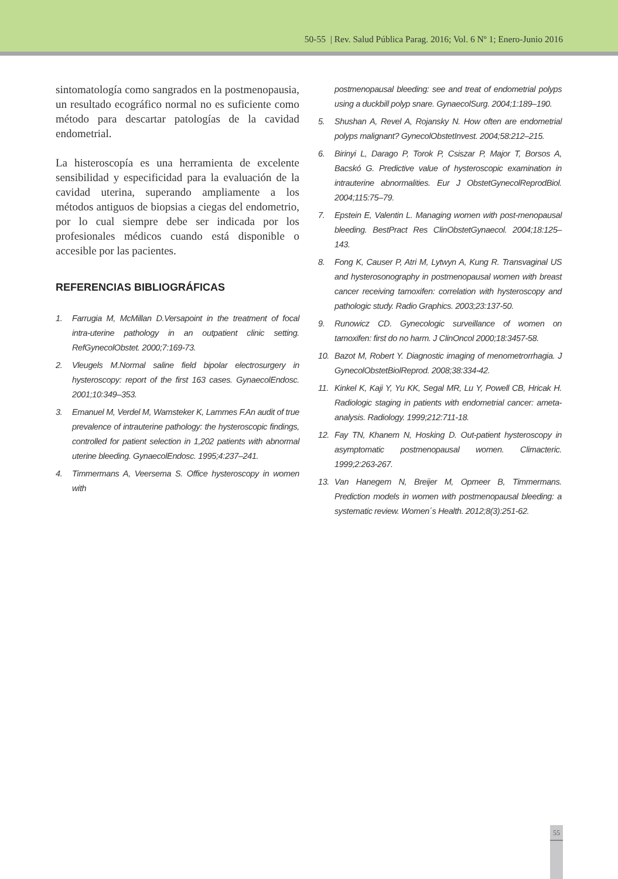50-55 | Rev. Salud Pública Parag. 2016; Vol. 6 Nº 1; Enero-Junio 2016
sintomatología como sangrados en la postmenopausia, un resultado ecográfico normal no es suficiente como método para descartar patologías de la cavidad endometrial.
La histeroscopía es una herramienta de excelente sensibilidad y especificidad para la evaluación de la cavidad uterina, superando ampliamente a los métodos antiguos de biopsias a ciegas del endometrio, por lo cual siempre debe ser indicada por los profesionales médicos cuando está disponible o accesible por las pacientes.
REFERENCIAS BIBLIOGRÁFICAS
1. Farrugia M, McMillan D.Versapoint in the treatment of focal intra-uterine pathology in an outpatient clinic setting. RefGynecolObstet. 2000;7:169-73.
2. Vleugels M.Normal saline field bipolar electrosurgery in hysteroscopy: report of the first 163 cases. GynaecolEndosc. 2001;10:349–353.
3. Emanuel M, Verdel M, Wamsteker K, Lammes F.An audit of true prevalence of intrauterine pathology: the hysteroscopic findings, controlled for patient selection in 1,202 patients with abnormal uterine bleeding. GynaecolEndosc. 1995;4:237–241.
4. Timmermans A, Veersema S. Office hysteroscopy in women with
postmenopausal bleeding: see and treat of endometrial polyps using a duckbill polyp snare. GynaecolSurg. 2004;1:189–190.
5. Shushan A, Revel A, Rojansky N. How often are endometrial polyps malignant? GynecolObstetInvest. 2004;58:212–215.
6. Birinyi L, Darago P, Torok P, Csiszar P, Major T, Borsos A, Bacskó G. Predictive value of hysteroscopic examination in intrauterine abnormalities. Eur J ObstetGynecolReprodBiol. 2004;115:75–79.
7. Epstein E, Valentin L. Managing women with post-menopausal bleeding. BestPract Res ClinObstetGynaecol. 2004;18:125–143.
8. Fong K, Causer P, Atri M, Lytwyn A, Kung R. Transvaginal US and hysterosonography in postmenopausal women with breast cancer receiving tamoxifen: correlation with hysteroscopy and pathologic study. Radio Graphics. 2003;23:137-50.
9. Runowicz CD. Gynecologic surveillance of women on tamoxifen: first do no harm. J ClinOncol 2000;18:3457-58.
10. Bazot M, Robert Y. Diagnostic imaging of menometrorrhagia. J GynecolObstetBiolReprod. 2008;38:334-42.
11. Kinkel K, Kaji Y, Yu KK, Segal MR, Lu Y, Powell CB, Hricak H. Radiologic staging in patients with endometrial cancer: ameta-analysis. Radiology. 1999;212:711-18.
12. Fay TN, Khanem N, Hosking D. Out-patient hysteroscopy in asymptomatic postmenopausal women. Climacteric. 1999;2:263-267.
13. Van Hanegem N, Breijer M, Opmeer B, Timmermans. Prediction models in women with postmenopausal bleeding: a systematic review. Women´s Health. 2012;8(3):251-62.
55